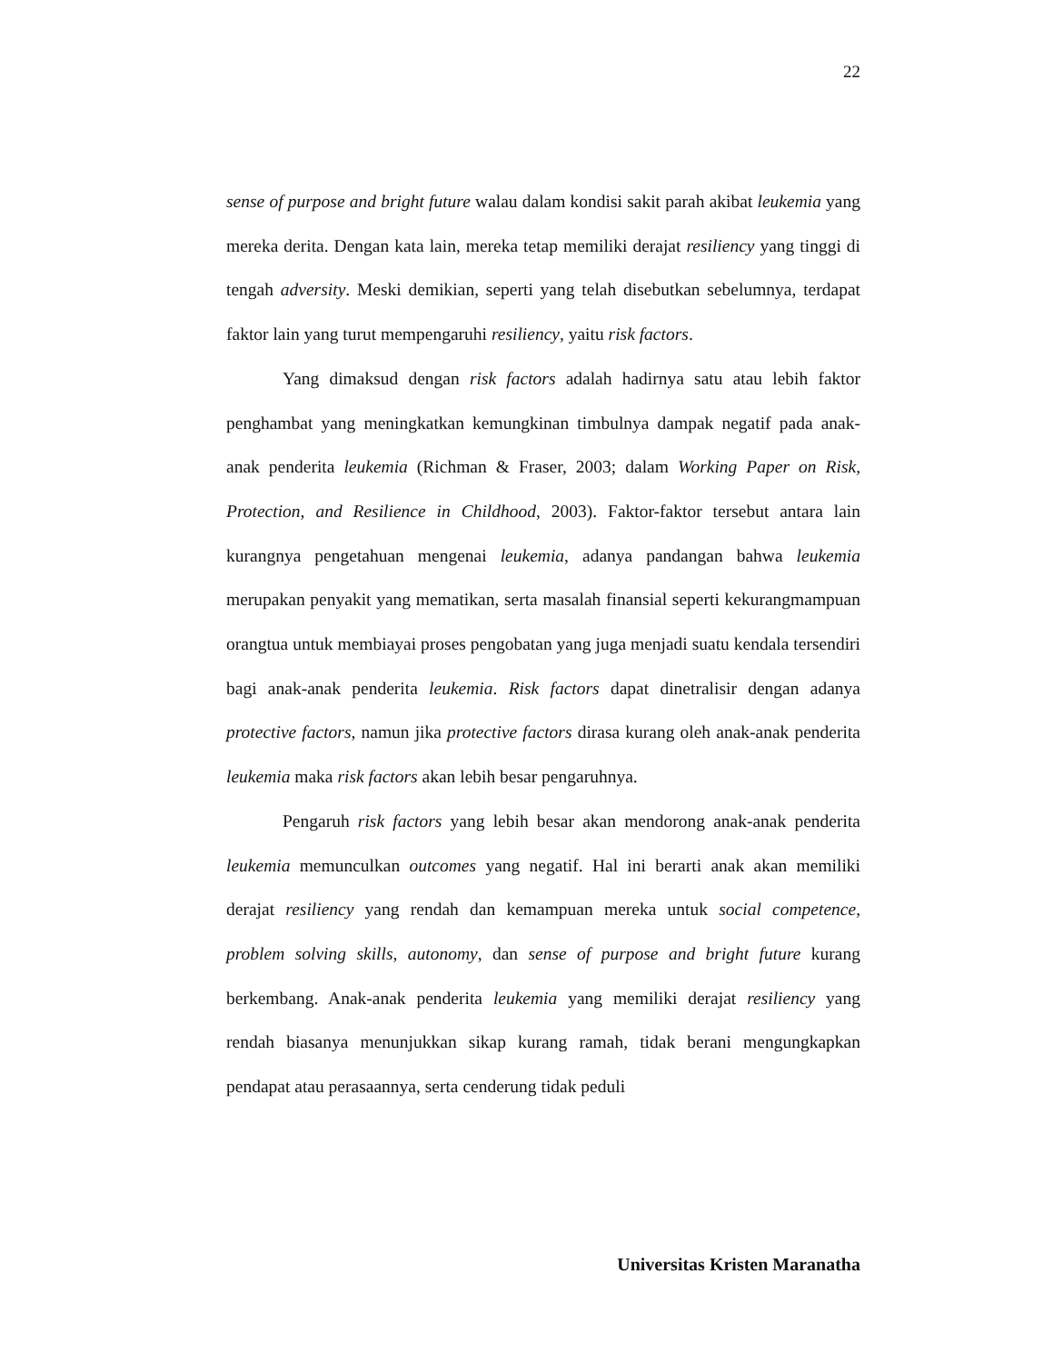22
sense of purpose and bright future walau dalam kondisi sakit parah akibat leukemia yang mereka derita. Dengan kata lain, mereka tetap memiliki derajat resiliency yang tinggi di tengah adversity. Meski demikian, seperti yang telah disebutkan sebelumnya, terdapat faktor lain yang turut mempengaruhi resiliency, yaitu risk factors.
Yang dimaksud dengan risk factors adalah hadirnya satu atau lebih faktor penghambat yang meningkatkan kemungkinan timbulnya dampak negatif pada anak-anak penderita leukemia (Richman & Fraser, 2003; dalam Working Paper on Risk, Protection, and Resilience in Childhood, 2003). Faktor-faktor tersebut antara lain kurangnya pengetahuan mengenai leukemia, adanya pandangan bahwa leukemia merupakan penyakit yang mematikan, serta masalah finansial seperti kekurangmampuan orangtua untuk membiayai proses pengobatan yang juga menjadi suatu kendala tersendiri bagi anak-anak penderita leukemia. Risk factors dapat dinetralisir dengan adanya protective factors, namun jika protective factors dirasa kurang oleh anak-anak penderita leukemia maka risk factors akan lebih besar pengaruhnya.
Pengaruh risk factors yang lebih besar akan mendorong anak-anak penderita leukemia memunculkan outcomes yang negatif. Hal ini berarti anak akan memiliki derajat resiliency yang rendah dan kemampuan mereka untuk social competence, problem solving skills, autonomy, dan sense of purpose and bright future kurang berkembang. Anak-anak penderita leukemia yang memiliki derajat resiliency yang rendah biasanya menunjukkan sikap kurang ramah, tidak berani mengungkapkan pendapat atau perasaannya, serta cenderung tidak peduli
Universitas Kristen Maranatha